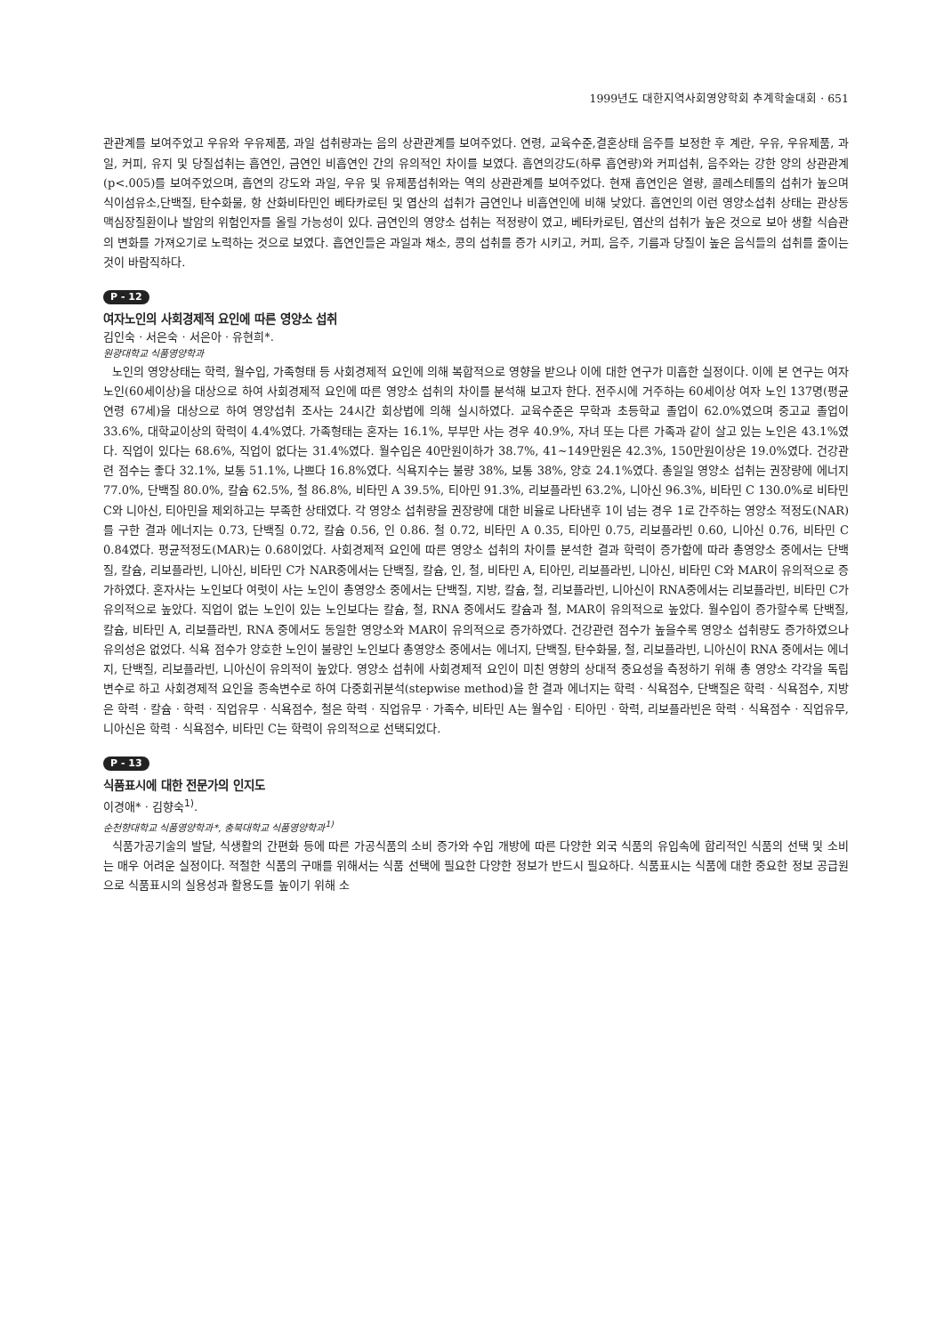1999년도 대한지역사회영양학회 추계학술대회 · 651
관관계를 보여주었고 우유와 우유제품, 과일 섭취량과는 음의 상관관계를 보여주었다. 연령, 교육수준,결혼상태 음주를 보정한 후 계란, 우유, 우유제품, 과일, 커피, 유지 및 당질섭취는 흡연인, 금연인 비흡연인 간의 유의적인 차이를 보였다. 흡연의강도(하루 흡연량)와 커피섭취, 음주와는 강한 양의 상관관계(p<.005)를 보여주었으며, 흡연의 강도와 과일, 우유 및 유제품섭취와는 역의 상관관계를 보여주었다. 현재 흡연인은 열량, 콜레스테롤의 섭취가 높으며 식이섬유소,단백질, 탄수화물, 항 산화비타민인 베타카로틴 및 엽산의 섭취가 금연인나 비흡연인에 비해 낮았다. 흡연인의 이런 영양소섭취 상태는 관상동맥심장질환이나 발암의 위험인자를 올릴 가능성이 있다. 금연인의 영양소 섭취는 적정량이 였고, 베타카로틴, 엽산의 섭취가 높은 것으로 보아 생활 식습관의 변화를 가져오기로 노력하는 것으로 보였다. 흡연인들은 과일과 채소, 콩의 섭취를 증가 시키고, 커피, 음주, 기름과 당질이 높은 음식들의 섭취를 줄이는 것이 바람직하다.
P - 12
여자노인의 사회경제적 요인에 따른 영양소 섭취
김인숙 · 서은숙 · 서은아 · 유현희*.
원광대학교 식품영양학과
노인의 영양상태는 학력, 월수입, 가족형태 등 사회경제적 요인에 의해 복합적으로 영향을 받으나 이에 대한 연구가 미흡한 실정이다. 이에 본 연구는 여자노인(60세이상)을 대상으로 하여 사회경제적 요인에 따른 영양소 섭취의 차이를 분석해 보고자 한다. 전주시에 거주하는 60세이상 여자 노인 137명(평균 연령 67세)을 대상으로 하여 영양섭취 조사는 24시간 회상법에 의해 실시하였다. 교육수준은 무학과 초등학교 졸업이 62.0%였으며 중고교 졸업이 33.6%, 대학교이상의 학력이 4.4%였다. 가족형태는 혼자는 16.1%, 부부만 사는 경우 40.9%, 자녀 또는 다른 가족과 같이 살고 있는 노인은 43.1%였다. 직업이 있다는 68.6%, 직업이 없다는 31.4%였다. 월수입은 40만원이하가 38.7%, 41~149만원은 42.3%, 150만원이상은 19.0%였다. 건강관련 점수는 좋다 32.1%, 보통 51.1%, 나쁘다 16.8%였다. 식욕지수는 불량 38%, 보통 38%, 양호 24.1%였다. 총일일 영양소 섭취는 권장량에 에너지 77.0%, 단백질 80.0%, 칼슘 62.5%, 철 86.8%, 비타민 A 39.5%, 티아민 91.3%, 리보플라빈 63.2%, 니아신 96.3%, 비타민 C 130.0%로 비타민 C와 니아신, 티아민을 제외하고는 부족한 상태였다. 각 영양소 섭취량을 권장량에 대한 비율로 나타낸후 1이 넘는 경우 1로 간주하는 영양소 적정도(NAR)를 구한 결과 에너지는 0.73, 단백질 0.72, 칼슘 0.56, 인 0.86. 철 0.72, 비타민 A 0.35, 티아민 0.75, 리보플라빈 0.60, 니아신 0.76, 비타민 C 0.84였다. 평균적정도(MAR)는 0.68이었다. 사회경제적 요인에 따른 영양소 섭취의 차이를 분석한 결과 학력이 증가함에 따라 총영양소 중에서는 단백질, 칼슘, 리보플라빈, 니아신, 비타민 C가 NAR중에서는 단백질, 칼슘, 인, 철, 비타민 A, 티아민, 리보플라빈, 니아신, 비타민 C와 MAR이 유의적으로 증가하였다. 혼자사는 노인보다 여럿이 사는 노인이 총영양소 중에서는 단백질, 지방, 칼슘, 철, 리보플라빈, 니아신이 RNA중에서는 리보플라빈, 비타민 C가 유의적으로 높았다. 직업이 없는 노인이 있는 노인보다는 칼슘, 철, RNA 중에서도 칼슘과 철, MAR이 유의적으로 높았다. 월수입이 증가할수록 단백질, 칼슘, 비타민 A, 리보플라빈, RNA 중에서도 동일한 영양소와 MAR이 유의적으로 증가하였다. 건강관련 점수가 높을수록 영양소 섭취량도 증가하였으나 유의성은 없었다. 식욕 점수가 양호한 노인이 불량인 노인보다 총영양소 중에서는 에너지, 단백질, 탄수화물, 철, 리보플라빈, 니아신이 RNA 중에서는 에너지, 단백질, 리보플라빈, 니아신이 유의적이 높았다. 영양소 섭취에 사회경제적 요인이 미친 영향의 상대적 중요성을 측정하기 위해 총 영양소 각각을 독립변수로 하고 사회경제적 요인을 종속변수로 하여 다중회귀분석(stepwise method)을 한 결과 에너지는 학력 · 식욕점수, 단백질은 학력 · 식욕점수, 지방은 학력 · 칼슘 · 학력 · 직업유무 · 식욕점수, 철은 학력 · 직업유무 · 가족수, 비타민 A는 월수입 · 티아민 · 학력, 리보플라빈은 학력 · 식욕점수 · 직업유무, 니아신은 학력 · 식욕점수, 비타민 C는 학력이 유의적으로 선택되었다.
P - 13
식품표시에 대한 전문가의 인지도
이경애* · 김향숙<sup>1)</sup>.
순천향대학교 식품영양학과*, 충북대학교 식품영양학과<sup>1)</sup>
식품가공기술의 발달, 식생활의 간편화 등에 따른 가공식품의 소비 증가와 수입 개방에 따른 다양한 외국 식품의 유입속에 합리적인 식품의 선택 및 소비는 매우 어려운 실정이다. 적절한 식품의 구매를 위해서는 식품 선택에 필요한 다양한 정보가 반드시 필요하다. 식품표시는 식품에 대한 중요한 정보 공급원으로 식품표시의 실용성과 활용도를 높이기 위해 소